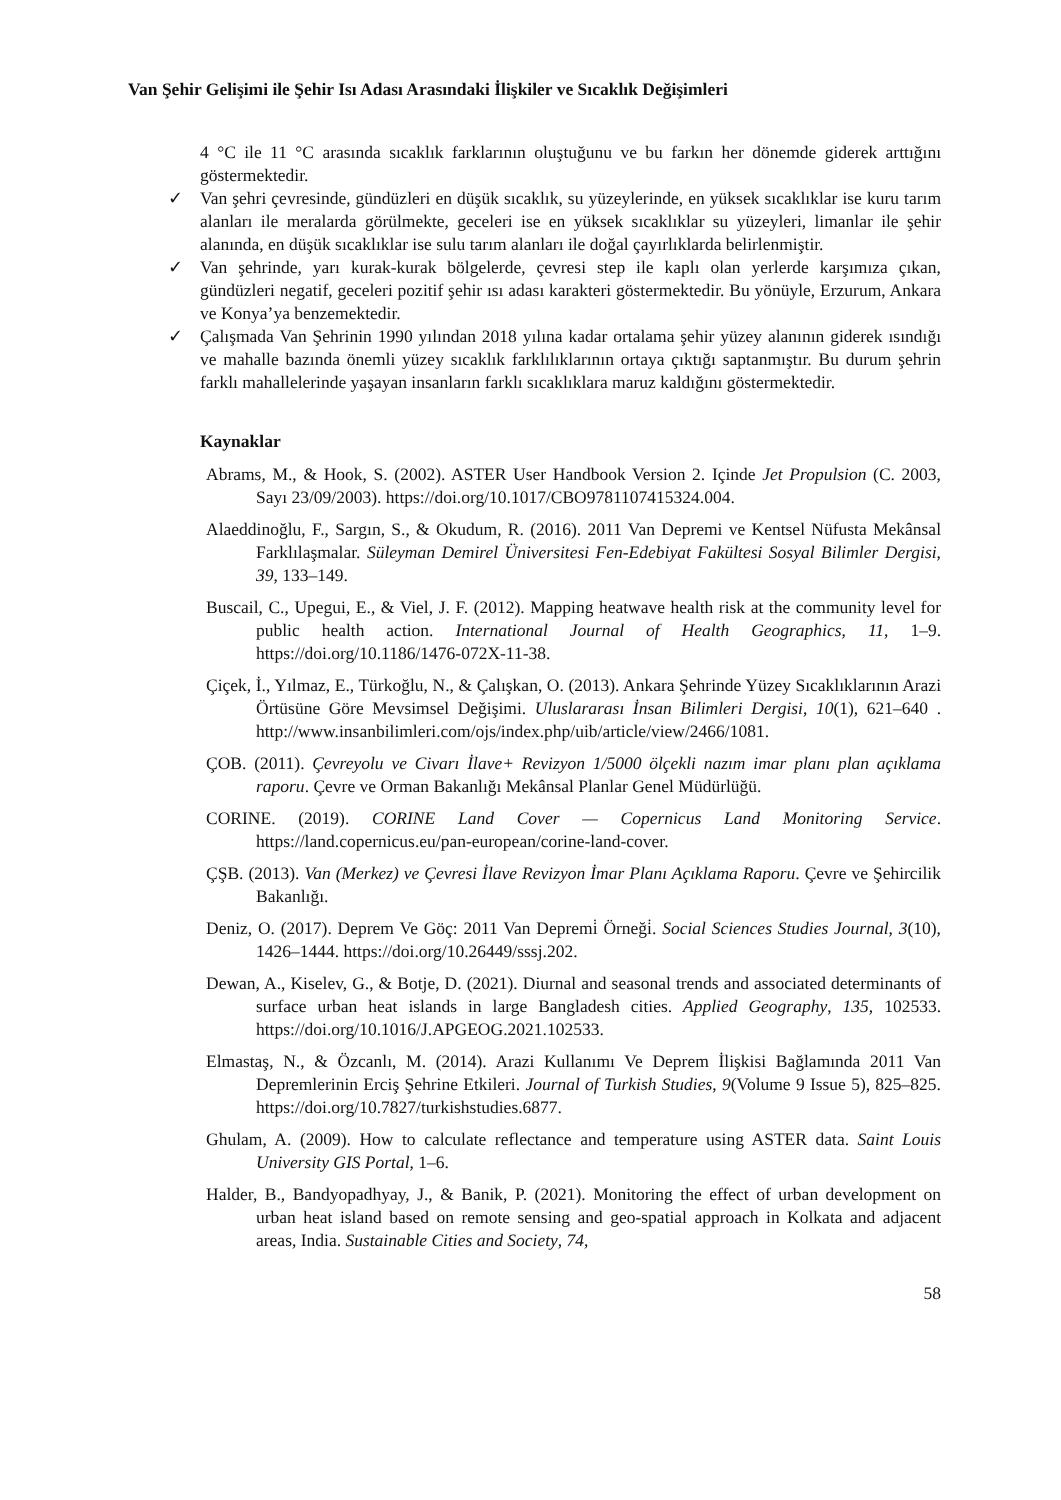Van Şehir Gelişimi ile Şehir Isı Adası Arasındaki İlişkiler ve Sıcaklık Değişimleri
4 °C ile 11 °C arasında sıcaklık farklarının oluştuğunu ve bu farkın her dönemde giderek arttığını göstermektedir.
✓ Van şehri çevresinde, gündüzleri en düşük sıcaklık, su yüzeylerinde, en yüksek sıcaklıklar ise kuru tarım alanları ile meralarda görülmekte, geceleri ise en yüksek sıcaklıklar su yüzeyleri, limanlar ile şehir alanında, en düşük sıcaklıklar ise sulu tarım alanları ile doğal çayırlıklarda belirlenmiştir.
✓ Van şehrinde, yarı kurak-kurak bölgelerde, çevresi step ile kaplı olan yerlerde karşımıza çıkan, gündüzleri negatif, geceleri pozitif şehir ısı adası karakteri göstermektedir. Bu yönüyle, Erzurum, Ankara ve Konya’ya benzemektedir.
✓ Çalışmada Van Şehrinin 1990 yılından 2018 yılına kadar ortalama şehir yüzey alanının giderek ısındığı ve mahalle bazında önemli yüzey sıcaklık farklılıklarının ortaya çıktığı saptanmıştır. Bu durum şehrin farklı mahallelerinde yaşayan insanların farklı sıcaklıklara maruz kaldığını göstermektedir.
Kaynaklar
Abrams, M., & Hook, S. (2002). ASTER User Handbook Version 2. Içinde Jet Propulsion (C. 2003, Sayı 23/09/2003). https://doi.org/10.1017/CBO9781107415324.004.
Alaeddinoğlu, F., Sargın, S., & Okudum, R. (2016). 2011 Van Depremi ve Kentsel Nüfusta Mekânsal Farklılaşmalar. Süleyman Demirel Üniversitesi Fen-Edebiyat Fakültesi Sosyal Bilimler Dergisi, 39, 133–149.
Buscail, C., Upegui, E., & Viel, J. F. (2012). Mapping heatwave health risk at the community level for public health action. International Journal of Health Geographics, 11, 1–9. https://doi.org/10.1186/1476-072X-11-38.
Çiçek, İ., Yılmaz, E., Türkoğlu, N., & Çalışkan, O. (2013). Ankara Şehrinde Yüzey Sıcaklıklarının Arazi Örtüsüne Göre Mevsimsel Değişimi. Uluslararası İnsan Bilimleri Dergisi, 10(1), 621–640 . http://www.insanbilimleri.com/ojs/index.php/uib/article/view/2466/1081.
ÇOB. (2011). Çevreyolu ve Civarı İlave+ Revizyon 1/5000 ölçekli nazım imar planı plan açıklama raporu. Çevre ve Orman Bakanlığı Mekânsal Planlar Genel Müdürlüğü.
CORINE. (2019). CORINE Land Cover — Copernicus Land Monitoring Service. https://land.copernicus.eu/pan-european/corine-land-cover.
ÇŞB. (2013). Van (Merkez) ve Çevresi İlave Revizyon İmar Planı Açıklama Raporu. Çevre ve Şehircilik Bakanlığı.
Deniz, O. (2017). Deprem Ve Göç: 2011 Van Depremi̇ Örneği̇. Social Sciences Studies Journal, 3(10), 1426–1444. https://doi.org/10.26449/sssj.202.
Dewan, A., Kiselev, G., & Botje, D. (2021). Diurnal and seasonal trends and associated determinants of surface urban heat islands in large Bangladesh cities. Applied Geography, 135, 102533. https://doi.org/10.1016/J.APGEOG.2021.102533.
Elmastaş, N., & Özcanlı, M. (2014). Arazi Kullanımı Ve Deprem İlişkisi Bağlamında 2011 Van Depremlerinin Erciş Şehrine Etkileri. Journal of Turkish Studies, 9(Volume 9 Issue 5), 825–825. https://doi.org/10.7827/turkishstudies.6877.
Ghulam, A. (2009). How to calculate reflectance and temperature using ASTER data. Saint Louis University GIS Portal, 1–6.
Halder, B., Bandyopadhyay, J., & Banik, P. (2021). Monitoring the effect of urban development on urban heat island based on remote sensing and geo-spatial approach in Kolkata and adjacent areas, India. Sustainable Cities and Society, 74,
58